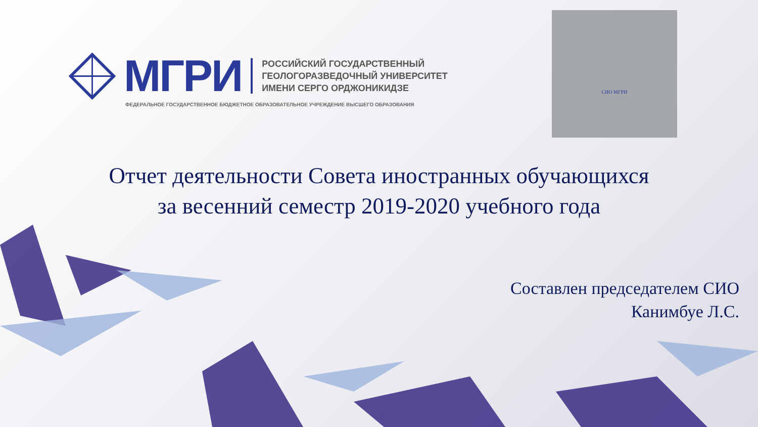МГРИ
РОССИЙСКИЙ ГОСУДАРСТВЕННЫЙ
ГЕОЛОГОРАЗВЕДОЧНЫЙ УНИВЕРСИТЕТ
ИМЕНИ СЕРГО ОРДЖОНИКИДЗЕ
ФЕДЕРАЛЬНОЕ ГОСУДАРСТВЕННОЕ БЮДЖЕТНОЕ ОБРАЗОВАТЕЛЬНОЕ УЧРЕЖДЕНИЕ ВЫСШЕГО ОБРАЗОВАНИЯ
СИО МГРИ
Отчет деятельности Совета иностранных обучающихся
за весенний семестр 2019-2020 учебного года
Составлен председателем СИО
Канимбуе Л.С.